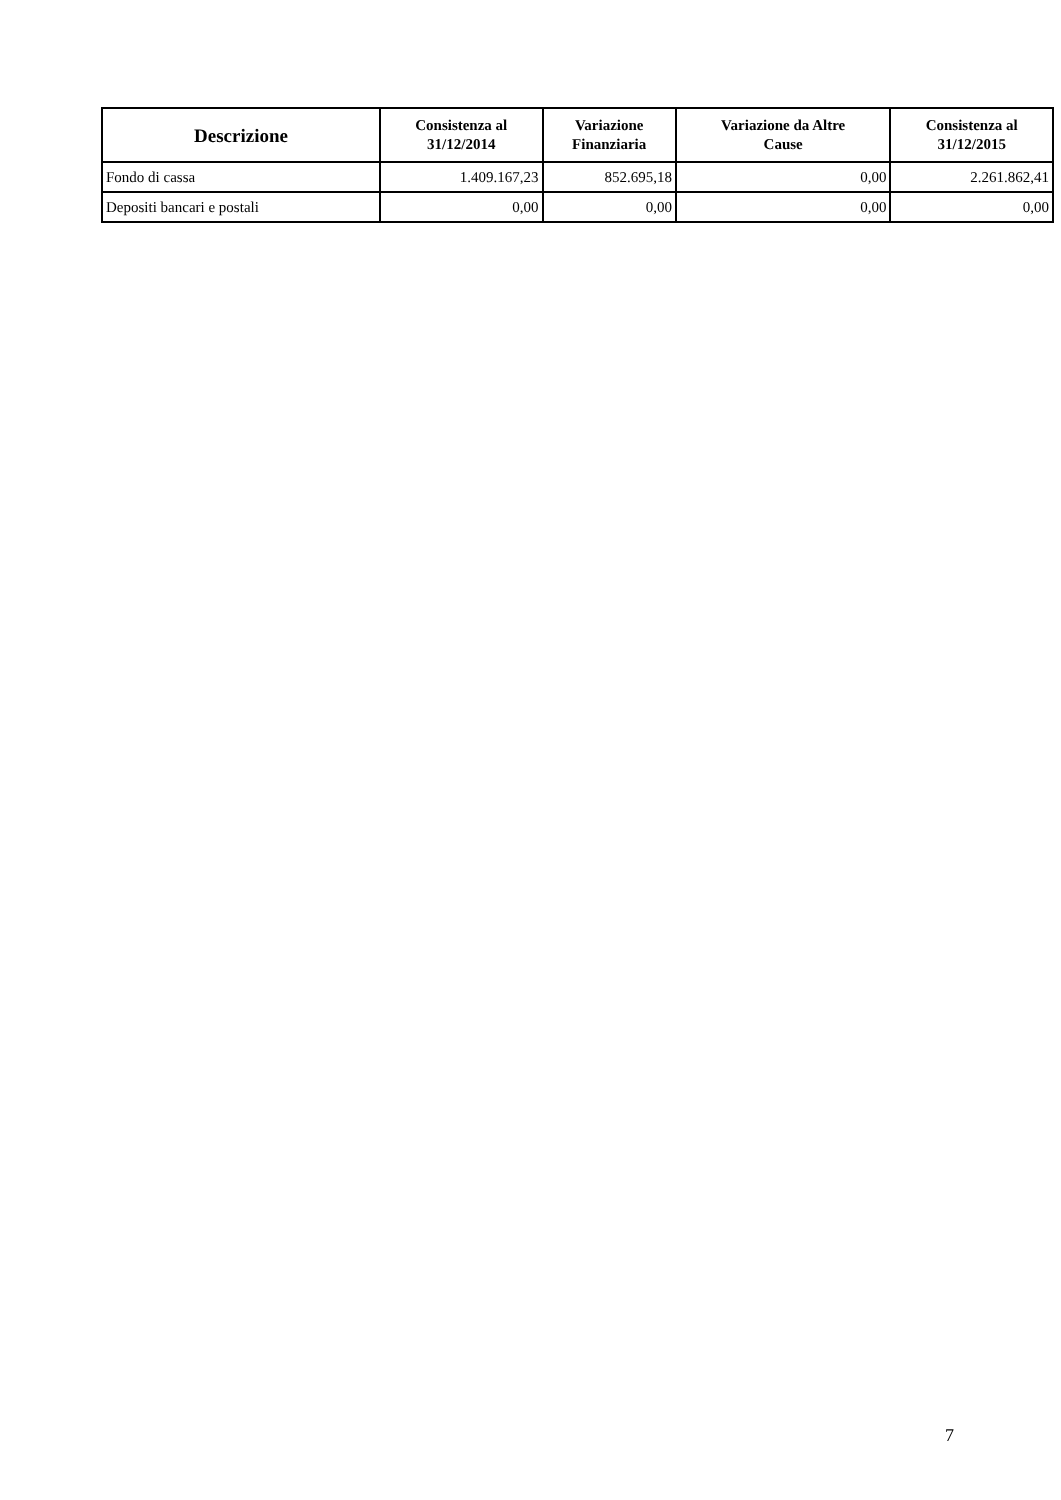| Descrizione | Consistenza al 31/12/2014 | Variazione Finanziaria | Variazione da Altre Cause | Consistenza al 31/12/2015 |
| --- | --- | --- | --- | --- |
| Fondo di cassa | 1.409.167,23 | 852.695,18 | 0,00 | 2.261.862,41 |
| Depositi bancari e postali | 0,00 | 0,00 | 0,00 | 0,00 |
7